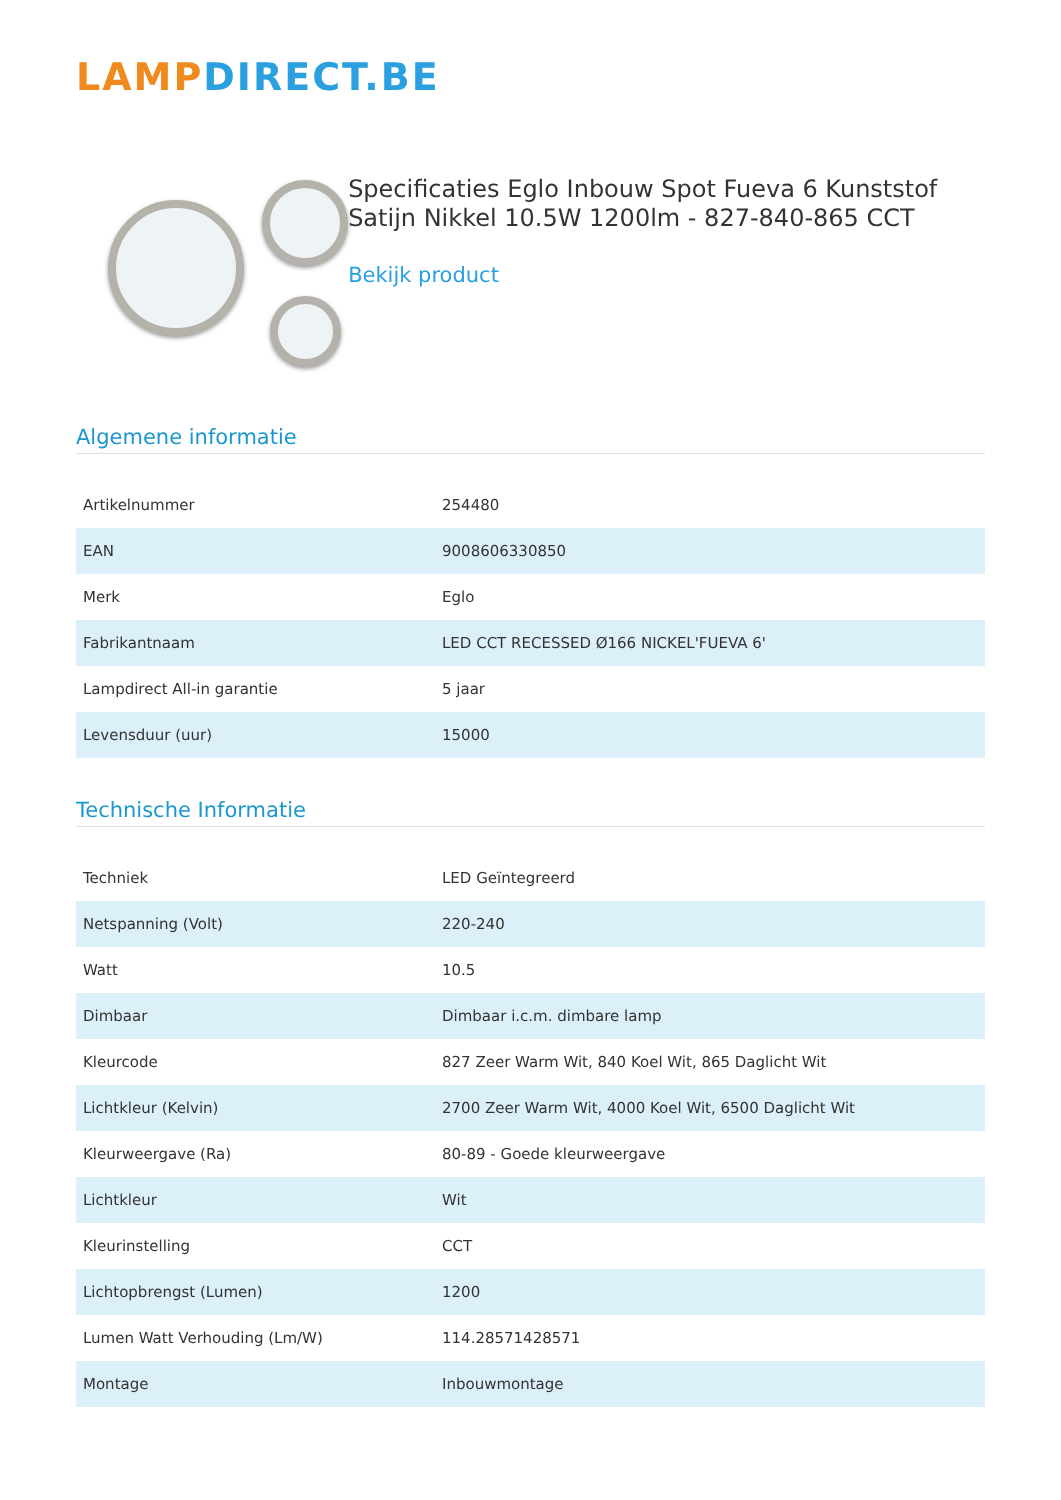LAMP DIRECT.BE
Specificaties Eglo Inbouw Spot Fueva 6 Kunststof Satijn Nikkel 10.5W 1200lm - 827-840-865 CCT
Bekijk product
Algemene informatie
| Artikelnummer | 254480 |
| EAN | 9008606330850 |
| Merk | Eglo |
| Fabrikantnaam | LED CCT RECESSED Ø166 NICKEL'FUEVA 6' |
| Lampdirect All-in garantie | 5 jaar |
| Levensduur (uur) | 15000 |
Technische Informatie
| Techniek | LED Geïntegreerd |
| Netspanning (Volt) | 220-240 |
| Watt | 10.5 |
| Dimbaar | Dimbaar i.c.m. dimbare lamp |
| Kleurcode | 827 Zeer Warm Wit, 840 Koel Wit, 865 Daglicht Wit |
| Lichtkleur (Kelvin) | 2700 Zeer Warm Wit, 4000 Koel Wit, 6500 Daglicht Wit |
| Kleurweergave (Ra) | 80-89 - Goede kleurweergave |
| Lichtkleur | Wit |
| Kleurinstelling | CCT |
| Lichtopbrengst (Lumen) | 1200 |
| Lumen Watt Verhouding (Lm/W) | 114.28571428571 |
| Montage | Inbouwmontage |